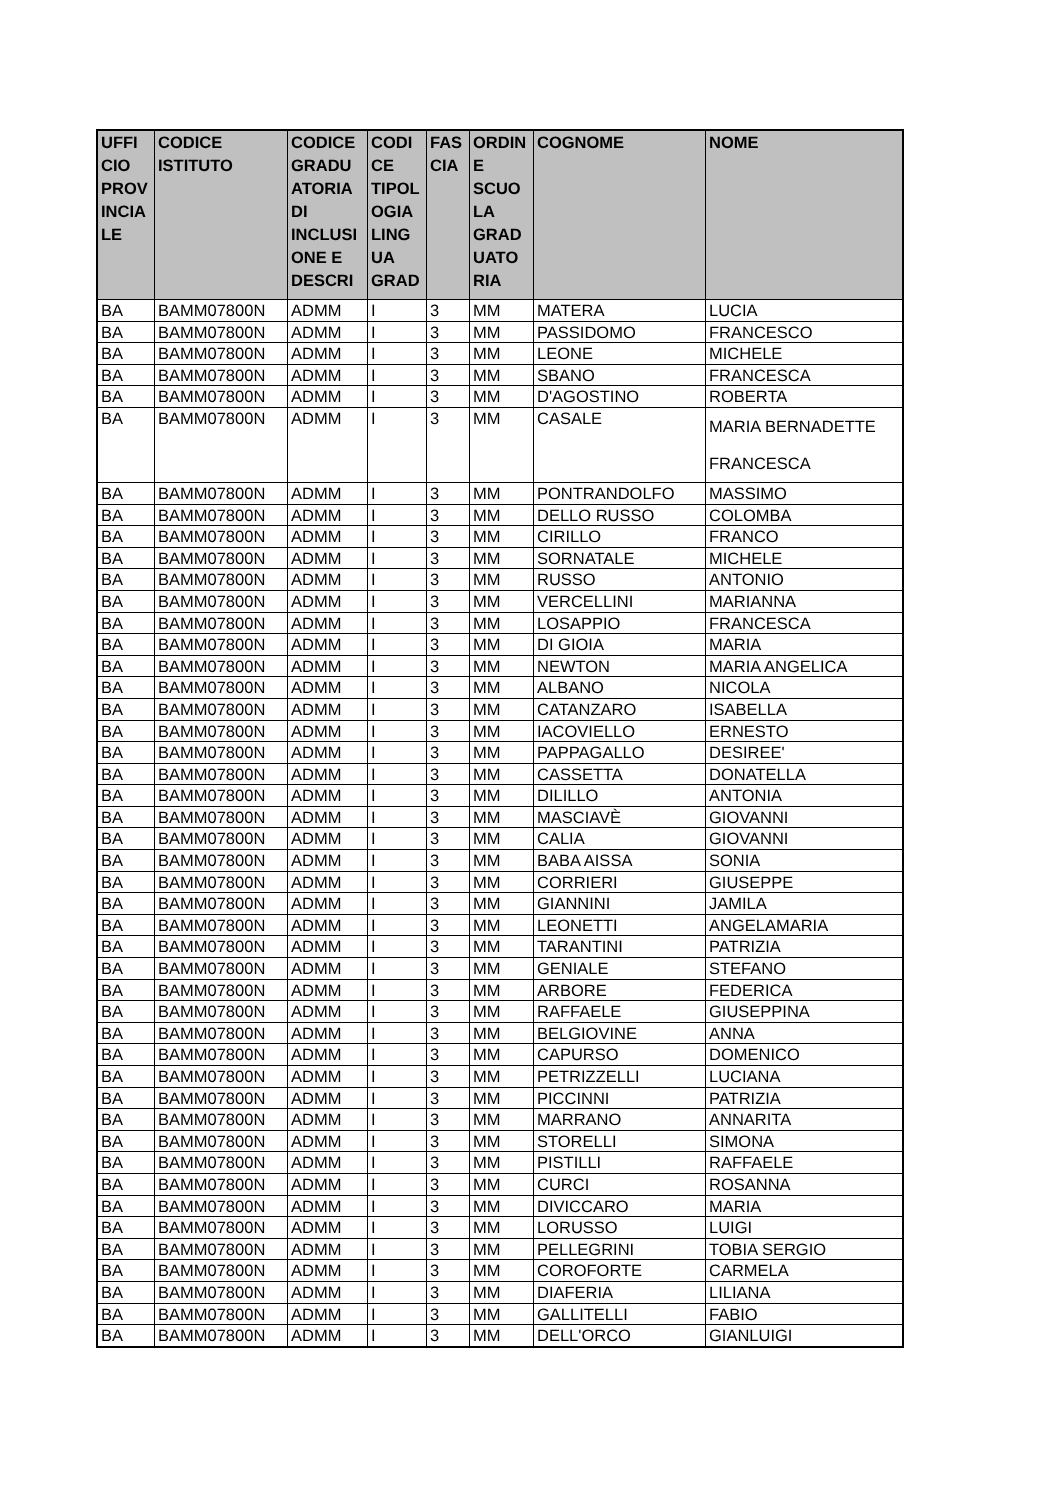| UFFI CIO PROV INCIA LE | CODICE ISTITUTO | CODICE GRADU ATORIA DI INCLUSI ONE E DESCRI | CODI CE TIPOL OGIA LING UA GRAD | FAS CIA | ORDIN E SCUO LA GRAD UATO RIA | COGNOME | NOME |
| --- | --- | --- | --- | --- | --- | --- | --- |
| BA | BAMM07800N | ADMM | I | 3 | MM | MATERA | LUCIA |
| BA | BAMM07800N | ADMM | I | 3 | MM | PASSIDOMO | FRANCESCO |
| BA | BAMM07800N | ADMM | I | 3 | MM | LEONE | MICHELE |
| BA | BAMM07800N | ADMM | I | 3 | MM | SBANO | FRANCESCA |
| BA | BAMM07800N | ADMM | I | 3 | MM | D'AGOSTINO | ROBERTA |
| BA | BAMM07800N | ADMM | I | 3 | MM | CASALE | MARIA BERNADETTE FRANCESCA |
| BA | BAMM07800N | ADMM | I | 3 | MM | PONTRANDOLFO | MASSIMO |
| BA | BAMM07800N | ADMM | I | 3 | MM | DELLO RUSSO | COLOMBA |
| BA | BAMM07800N | ADMM | I | 3 | MM | CIRILLO | FRANCO |
| BA | BAMM07800N | ADMM | I | 3 | MM | SORNATALE | MICHELE |
| BA | BAMM07800N | ADMM | I | 3 | MM | RUSSO | ANTONIO |
| BA | BAMM07800N | ADMM | I | 3 | MM | VERCELLINI | MARIANNA |
| BA | BAMM07800N | ADMM | I | 3 | MM | LOSAPPIO | FRANCESCA |
| BA | BAMM07800N | ADMM | I | 3 | MM | DI GIOIA | MARIA |
| BA | BAMM07800N | ADMM | I | 3 | MM | NEWTON | MARIA ANGELICA |
| BA | BAMM07800N | ADMM | I | 3 | MM | ALBANO | NICOLA |
| BA | BAMM07800N | ADMM | I | 3 | MM | CATANZARO | ISABELLA |
| BA | BAMM07800N | ADMM | I | 3 | MM | IACOVIELLO | ERNESTO |
| BA | BAMM07800N | ADMM | I | 3 | MM | PAPPAGALLO | DESIREE' |
| BA | BAMM07800N | ADMM | I | 3 | MM | CASSETTA | DONATELLA |
| BA | BAMM07800N | ADMM | I | 3 | MM | DILILLO | ANTONIA |
| BA | BAMM07800N | ADMM | I | 3 | MM | MASCIAVÈ | GIOVANNI |
| BA | BAMM07800N | ADMM | I | 3 | MM | CALIA | GIOVANNI |
| BA | BAMM07800N | ADMM | I | 3 | MM | BABA AISSA | SONIA |
| BA | BAMM07800N | ADMM | I | 3 | MM | CORRIERI | GIUSEPPE |
| BA | BAMM07800N | ADMM | I | 3 | MM | GIANNINI | JAMILA |
| BA | BAMM07800N | ADMM | I | 3 | MM | LEONETTI | ANGELAMARIA |
| BA | BAMM07800N | ADMM | I | 3 | MM | TARANTINI | PATRIZIA |
| BA | BAMM07800N | ADMM | I | 3 | MM | GENIALE | STEFANO |
| BA | BAMM07800N | ADMM | I | 3 | MM | ARBORE | FEDERICA |
| BA | BAMM07800N | ADMM | I | 3 | MM | RAFFAELE | GIUSEPPINA |
| BA | BAMM07800N | ADMM | I | 3 | MM | BELGIOVINE | ANNA |
| BA | BAMM07800N | ADMM | I | 3 | MM | CAPURSO | DOMENICO |
| BA | BAMM07800N | ADMM | I | 3 | MM | PETRIZZELLI | LUCIANA |
| BA | BAMM07800N | ADMM | I | 3 | MM | PICCINNI | PATRIZIA |
| BA | BAMM07800N | ADMM | I | 3 | MM | MARRANO | ANNARITA |
| BA | BAMM07800N | ADMM | I | 3 | MM | STORELLI | SIMONA |
| BA | BAMM07800N | ADMM | I | 3 | MM | PISTILLI | RAFFAELE |
| BA | BAMM07800N | ADMM | I | 3 | MM | CURCI | ROSANNA |
| BA | BAMM07800N | ADMM | I | 3 | MM | DIVICCARO | MARIA |
| BA | BAMM07800N | ADMM | I | 3 | MM | LORUSSO | LUIGI |
| BA | BAMM07800N | ADMM | I | 3 | MM | PELLEGRINI | TOBIA SERGIO |
| BA | BAMM07800N | ADMM | I | 3 | MM | COROFORTE | CARMELA |
| BA | BAMM07800N | ADMM | I | 3 | MM | DIAFERIA | LILIANA |
| BA | BAMM07800N | ADMM | I | 3 | MM | GALLITELLI | FABIO |
| BA | BAMM07800N | ADMM | I | 3 | MM | DELL'ORCO | GIANLUIGI |